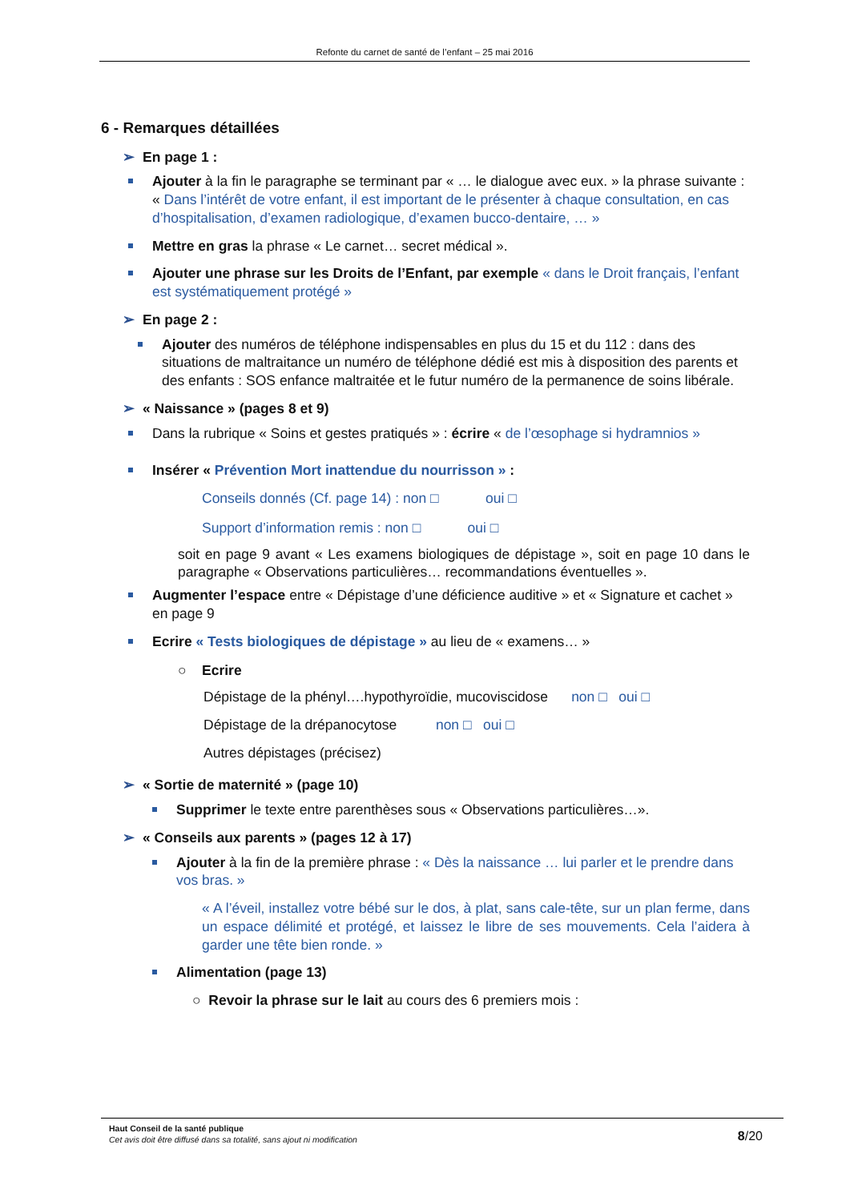Refonte du carnet de santé de l’enfant – 25 mai 2016
6 - Remarques détaillées
➢ En page 1 :
Ajouter à la fin le paragraphe se terminant par « … le dialogue avec eux. » la phrase suivante : « Dans l’intérêt de votre enfant, il est important de le présenter à chaque consultation, en cas d’hospitalisation, d’examen radiologique, d’examen bucco-dentaire, … »
Mettre en gras la phrase « Le carnet… secret médical ».
Ajouter une phrase sur les Droits de l’Enfant, par exemple « dans le Droit français, l’enfant est systématiquement protégé »
➢ En page 2 :
Ajouter des numéros de téléphone indispensables en plus du 15 et du 112 : dans des situations de maltraitance un numéro de téléphone dédié est mis à disposition des parents et des enfants : SOS enfance maltraitée et le futur numéro de la permanence de soins libérale.
➢ « Naissance » (pages 8 et 9)
Dans la rubrique « Soins et gestes pratiqués » : écrire « de l’œsophage si hydramnios »
Insérer « Prévention Mort inattendue du nourrisson » :
Conseils donnés (Cf. page 14) : non □ oui □
Support d’information remis : non □ oui □
soit en page 9 avant « Les examens biologiques de dépistage », soit en page 10 dans le paragraphe « Observations particulières… recommandations éventuelles ».
Augmenter l’espace entre « Dépistage d’une déficience auditive » et « Signature et cachet » en page 9
Ecrire « Tests biologiques de dépistage » au lieu de « examens… »
○ Ecrire
Dépistage de la phényl….hypothyroïdie, mucoviscidose non □ oui □
Dépistage de la drépanocytose non □ oui □
Autres dépistages (précisez)
➢ « Sortie de maternité » (page 10)
Supprimer le texte entre parenthèses sous « Observations particulières…».
➢ « Conseils aux parents » (pages 12 à 17)
Ajouter à la fin de la première phrase : « Dès la naissance … lui parler et le prendre dans vos bras. »
« A l’éveil, installez votre bébé sur le dos, à plat, sans cale-tête, sur un plan ferme, dans un espace délimité et protégé, et laissez le libre de ses mouvements. Cela l’aidera à garder une tête bien ronde. »
Alimentation (page 13)
○ Revoir la phrase sur le lait au cours des 6 premiers mois :
Haut Conseil de la santé publique
Cet avis doit être diffusé dans sa totalité, sans ajout ni modification
8/20